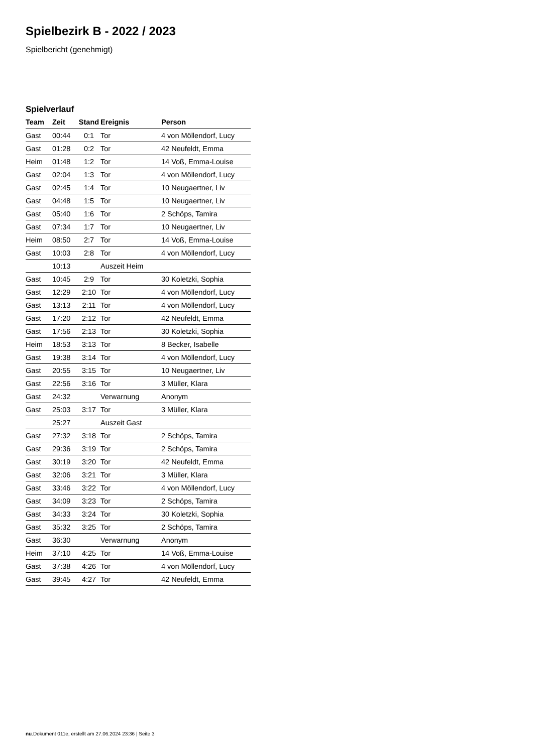Spielbezirk B - 2022 / 2023
Spielbericht (genehmigt)
Spielverlauf
| Team | Zeit | Stand | Ereignis | Person |
| --- | --- | --- | --- | --- |
| Gast | 00:44 | 0:1 | Tor | 4 von Möllendorf, Lucy |
| Gast | 01:28 | 0:2 | Tor | 42 Neufeldt, Emma |
| Heim | 01:48 | 1:2 | Tor | 14 Voß, Emma-Louise |
| Gast | 02:04 | 1:3 | Tor | 4 von Möllendorf, Lucy |
| Gast | 02:45 | 1:4 | Tor | 10 Neugaertner, Liv |
| Gast | 04:48 | 1:5 | Tor | 10 Neugaertner, Liv |
| Gast | 05:40 | 1:6 | Tor | 2 Schöps, Tamira |
| Gast | 07:34 | 1:7 | Tor | 10 Neugaertner, Liv |
| Heim | 08:50 | 2:7 | Tor | 14 Voß, Emma-Louise |
| Gast | 10:03 | 2:8 | Tor | 4 von Möllendorf, Lucy |
| | 10:13 | | Auszeit Heim | |
| Gast | 10:45 | 2:9 | Tor | 30 Koletzki, Sophia |
| Gast | 12:29 | 2:10 | Tor | 4 von Möllendorf, Lucy |
| Gast | 13:13 | 2:11 | Tor | 4 von Möllendorf, Lucy |
| Gast | 17:20 | 2:12 | Tor | 42 Neufeldt, Emma |
| Gast | 17:56 | 2:13 | Tor | 30 Koletzki, Sophia |
| Heim | 18:53 | 3:13 | Tor | 8 Becker, Isabelle |
| Gast | 19:38 | 3:14 | Tor | 4 von Möllendorf, Lucy |
| Gast | 20:55 | 3:15 | Tor | 10 Neugaertner, Liv |
| Gast | 22:56 | 3:16 | Tor | 3 Müller, Klara |
| Gast | 24:32 | | Verwarnung | Anonym |
| Gast | 25:03 | 3:17 | Tor | 3 Müller, Klara |
| | 25:27 | | Auszeit Gast | |
| Gast | 27:32 | 3:18 | Tor | 2 Schöps, Tamira |
| Gast | 29:36 | 3:19 | Tor | 2 Schöps, Tamira |
| Gast | 30:19 | 3:20 | Tor | 42 Neufeldt, Emma |
| Gast | 32:06 | 3:21 | Tor | 3 Müller, Klara |
| Gast | 33:46 | 3:22 | Tor | 4 von Möllendorf, Lucy |
| Gast | 34:09 | 3:23 | Tor | 2 Schöps, Tamira |
| Gast | 34:33 | 3:24 | Tor | 30 Koletzki, Sophia |
| Gast | 35:32 | 3:25 | Tor | 2 Schöps, Tamira |
| Gast | 36:30 | | Verwarnung | Anonym |
| Heim | 37:10 | 4:25 | Tor | 14 Voß, Emma-Louise |
| Gast | 37:38 | 4:26 | Tor | 4 von Möllendorf, Lucy |
| Gast | 39:45 | 4:27 | Tor | 42 Neufeldt, Emma |
nu.Dokument 011e, erstellt am 27.06.2024 23:36 | Seite 3